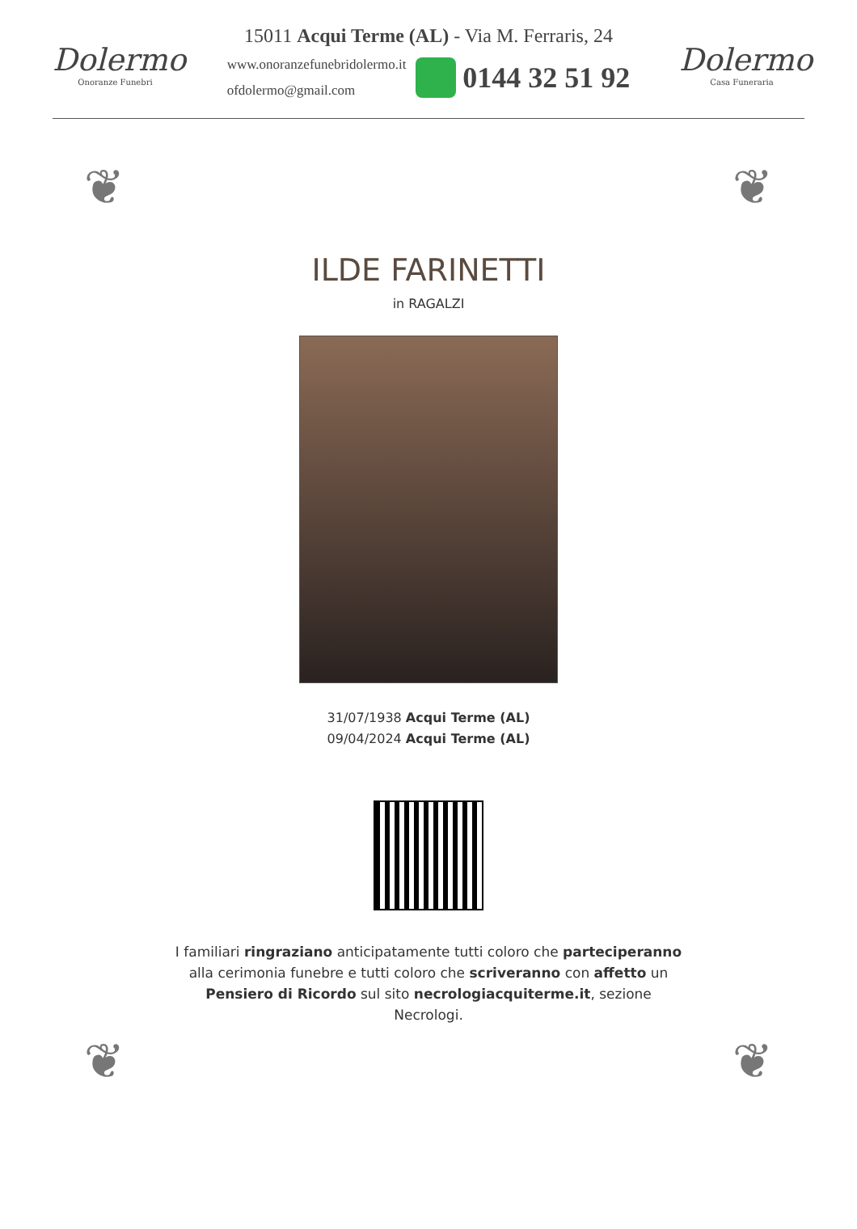Dolermo
Onoranze Funebri
15011 Acqui Terme (AL) - Via M. Ferraris, 24
www.onoranzefunebridolermo.it
ofdolermo@gmail.com
0144 32 51 92
Dolermo
Casa Funeraria
❦ ❦
ILDE FARINETTI
in RAGALZI
31/07/1938 Acqui Terme (AL)
09/04/2024 Acqui Terme (AL)
I familiari ringraziano anticipatamente tutti coloro che parteciperanno alla cerimonia funebre e tutti coloro che scriveranno con affetto un Pensiero di Ricordo sul sito necrologiacquiterme.it, sezione Necrologi.
❦ ❦